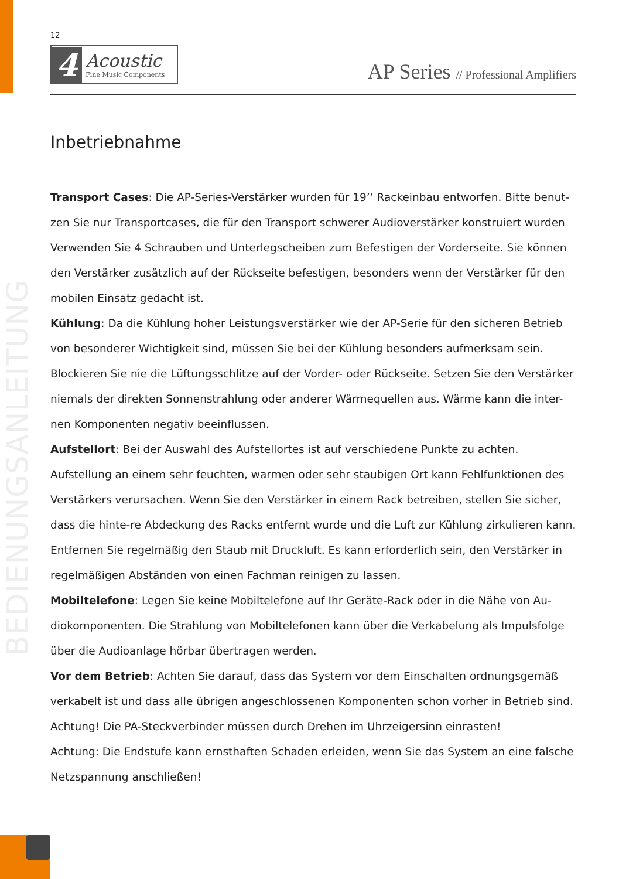BEDIENUNGSANLEITUNG
12
4 Acoustic
Fine Music Components
AP Series // Professional Amplifiers
Inbetriebnahme
Transport Cases: Die AP-Series-Verstärker wurden für 19’’ Rackeinbau entworfen. Bitte benut-zen Sie nur Transportcases, die für den Transport schwerer Audioverstärker konstruiert wurden Verwenden Sie 4 Schrauben und Unterlegscheiben zum Befestigen der Vorderseite. Sie können den Verstärker zusätzlich auf der Rückseite befestigen, besonders wenn der Verstärker für den mobilen Einsatz gedacht ist.
Kühlung: Da die Kühlung hoher Leistungsverstärker wie der AP-Serie für den sicheren Betrieb von besonderer Wichtigkeit sind, müssen Sie bei der Kühlung besonders aufmerksam sein. Blockieren Sie nie die Lüftungsschlitze auf der Vorder- oder Rückseite. Setzen Sie den Verstärker niemals der direkten Sonnenstrahlung oder anderer Wärmequellen aus. Wärme kann die inter-nen Komponenten negativ beeinflussen.
Aufstellort: Bei der Auswahl des Aufstellortes ist auf verschiedene Punkte zu achten. Aufstellung an einem sehr feuchten, warmen oder sehr staubigen Ort kann Fehlfunktionen des Verstärkers verursachen. Wenn Sie den Verstärker in einem Rack betreiben, stellen Sie sicher, dass die hinte-re Abdeckung des Racks entfernt wurde und die Luft zur Kühlung zirkulieren kann. Entfernen Sie regelmäßig den Staub mit Druckluft. Es kann erforderlich sein, den Verstärker in regelmäßigen Abständen von einen Fachman reinigen zu lassen.
Mobiltelefone: Legen Sie keine Mobiltelefone auf Ihr Geräte-Rack oder in die Nähe von Au-diokomponenten. Die Strahlung von Mobiltelefonen kann über die Verkabelung als Impulsfolge über die Audioanlage hörbar übertragen werden.
Vor dem Betrieb: Achten Sie darauf, dass das System vor dem Einschalten ordnungsgemäß verkabelt ist und dass alle übrigen angeschlossenen Komponenten schon vorher in Betrieb sind.
Achtung! Die PA-Steckverbinder müssen durch Drehen im Uhrzeigersinn einrasten!
Achtung: Die Endstufe kann ernsthaften Schaden erleiden, wenn Sie das System an eine falsche Netzspannung anschließen!